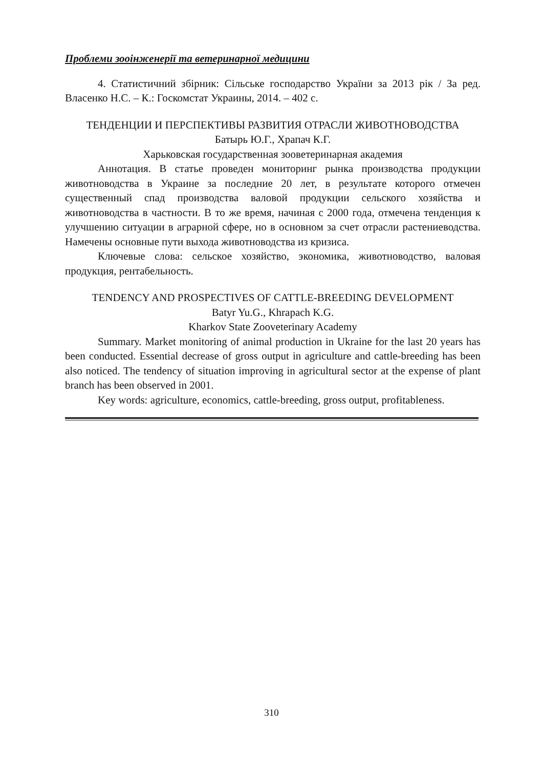Проблеми зооінженерії та ветеринарної медицини
4. Статистичний збірник: Сільське господарство України за 2013 рік / За ред. Власенко Н.С. – К.: Госкомстат Украины, 2014. – 402 с.
ТЕНДЕНЦИИ И ПЕРСПЕКТИВЫ РАЗВИТИЯ ОТРАСЛИ ЖИВОТНОВОДСТВА
Батырь Ю.Г., Храпач К.Г.
Харьковская государственная зооветеринарная академия
Аннотация. В статье проведен мониторинг рынка производства продукции животноводства в Украине за последние 20 лет, в результате которого отмечен существенный спад производства валовой продукции сельского хозяйства и животноводства в частности. В то же время, начиная с 2000 года, отмечена тенденция к улучшению ситуации в аграрной сфере, но в основном за счет отрасли растениеводства. Намечены основные пути выхода животноводства из кризиса.
Ключевые слова: сельское хозяйство, экономика, животноводство, валовая продукция, рентабельность.
TENDENCY AND PROSPECTIVES OF CATTLE-BREEDING DEVELOPMENT
Batyr Yu.G., Khrapach K.G.
Kharkov State Zooveterinary Academy
Summary. Market monitoring of animal production in Ukraine for the last 20 years has been conducted. Essential decrease of gross output in agriculture and cattle-breeding has been also noticed. The tendency of situation improving in agricultural sector at the expense of plant branch has been observed in 2001.
Key words: agriculture, economics, cattle-breeding, gross output, profitableness.
310